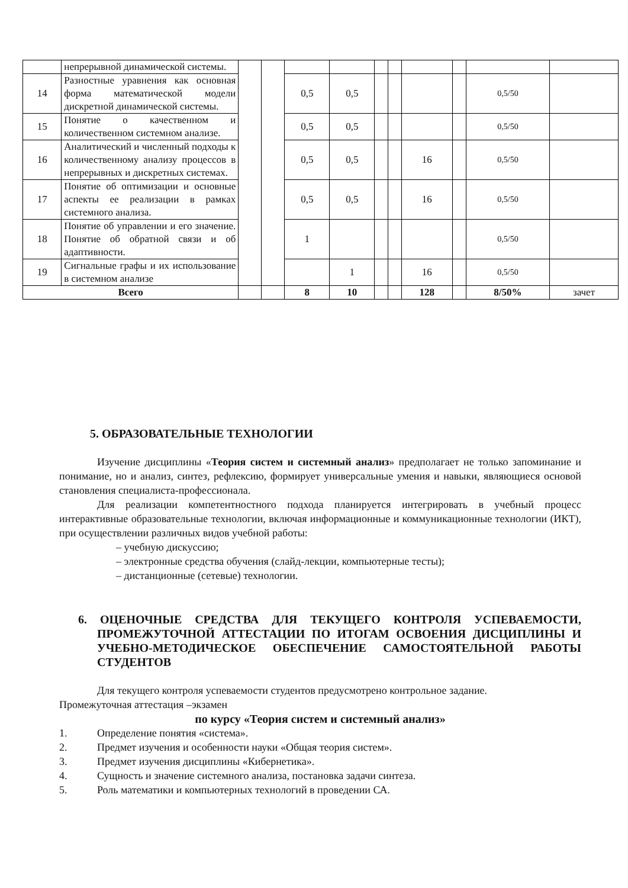| | непрерывной динамической системы. | | | | | | | | | | |
| 14 | Разностные уравнения как основная форма математической модели дискретной динамической системы. | | | 0,5 | 0,5 | | | | | 0,5/50 | |
| 15 | Понятие о качественном и количественном системном анализе. | | | 0,5 | 0,5 | | | | | 0,5/50 | |
| 16 | Аналитический и численный подходы к количественному анализу процессов в непрерывных и дискретных системах. | | | 0,5 | 0,5 | | | 16 | | 0,5/50 | |
| 17 | Понятие об оптимизации и основные аспекты ее реализации в рамках системного анализа. | | | 0,5 | 0,5 | | | 16 | | 0,5/50 | |
| 18 | Понятие об управлении и его значение. Понятие об обратной связи и об адаптивности. | | | 1 | | | | | | 0,5/50 | |
| 19 | Сигнальные графы и их использование в системном анализе | | | | 1 | | | 16 | | 0,5/50 | |
| Всего | | | | 8 | 10 | | | 128 | | 8/50% | зачет |
5. ОБРАЗОВАТЕЛЬНЫЕ ТЕХНОЛОГИИ
Изучение дисциплины «Теория систем и системный анализ» предполагает не только запоминание и понимание, но и анализ, синтез, рефлексию, формирует универсальные умения и навыки, являющиеся основой становления специалиста-профессионала.
Для реализации компетентностного подхода планируется интегрировать в учебный процесс интерактивные образовательные технологии, включая информационные и коммуникационные технологии (ИКТ), при осуществлении различных видов учебной работы:
– учебную дискуссию;
– электронные средства обучения (слайд-лекции, компьютерные тесты);
– дистанционные (сетевые) технологии.
6. ОЦЕНОЧНЫЕ СРЕДСТВА ДЛЯ ТЕКУЩЕГО КОНТРОЛЯ УСПЕВАЕМОСТИ, ПРОМЕЖУТОЧНОЙ АТТЕСТАЦИИ ПО ИТОГАМ ОСВОЕНИЯ ДИСЦИПЛИНЫ И УЧЕБНО-МЕТОДИЧЕСКОЕ ОБЕСПЕЧЕНИЕ САМОСТОЯТЕЛЬНОЙ РАБОТЫ СТУДЕНТОВ
Для текущего контроля успеваемости студентов предусмотрено контрольное задание.
Промежуточная аттестация –экзамен
по курсу «Теория систем и системный анализ»
1. Определение понятия «система».
2. Предмет изучения и особенности науки «Общая теория систем».
3. Предмет изучения дисциплины «Кибернетика».
4. Сущность и значение системного анализа, постановка задачи синтеза.
5. Роль математики и компьютерных технологий в проведении СА.